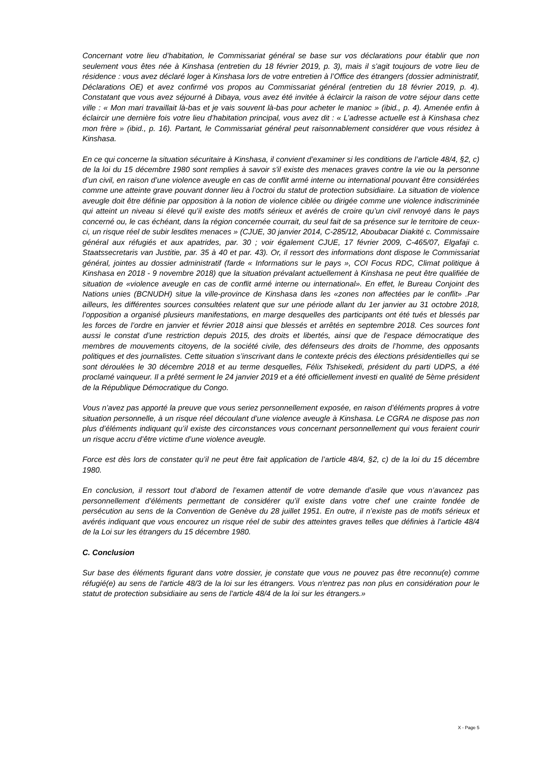Concernant votre lieu d’habitation, le Commissariat général se base sur vos déclarations pour établir que non seulement vous êtes née à Kinshasa (entretien du 18 février 2019, p. 3), mais il s'agit toujours de votre lieu de résidence : vous avez déclaré loger à Kinshasa lors de votre entretien à l’Office des étrangers (dossier administratif, Déclarations OE) et avez confirmé vos propos au Commissariat général (entretien du 18 février 2019, p. 4). Constatant que vous avez séjourné à Dibaya, vous avez été invitée à éclaircir la raison de votre séjour dans cette ville : « Mon mari travaillait là-bas et je vais souvent là-bas pour acheter le manioc » (ibid., p. 4). Amenée enfin à éclaircir une dernière fois votre lieu d’habitation principal, vous avez dit : « L’adresse actuelle est à Kinshasa chez mon frère » (ibid., p. 16). Partant, le Commissariat général peut raisonnablement considérer que vous résidez à Kinshasa.
En ce qui concerne la situation sécuritaire à Kinshasa, il convient d’examiner si les conditions de l’article 48/4, §2, c) de la loi du 15 décembre 1980 sont remplies à savoir s'il existe des menaces graves contre la vie ou la personne d’un civil, en raison d’une violence aveugle en cas de conflit armé interne ou international pouvant être considérées comme une atteinte grave pouvant donner lieu à l’octroi du statut de protection subsidiaire. La situation de violence aveugle doit être définie par opposition à la notion de violence ciblée ou dirigée comme une violence indiscriminée qui atteint un niveau si élevé qu’il existe des motifs sérieux et avérés de croire qu’un civil renvoyé dans le pays concerné ou, le cas échéant, dans la région concernée courrait, du seul fait de sa présence sur le territoire de ceux-ci, un risque réel de subir lesdites menaces » (CJUE, 30 janvier 2014, C-285/12, Aboubacar Diakité c. Commissaire général aux réfugiés et aux apatrides, par. 30 ; voir également CJUE, 17 février 2009, C-465/07, Elgafaji c. Staatssecretaris van Justitie, par. 35 à 40 et par. 43). Or, il ressort des informations dont dispose le Commissariat général, jointes au dossier administratif (farde « Informations sur le pays », COI Focus RDC, Climat politique à Kinshasa en 2018 - 9 novembre 2018) que la situation prévalant actuellement à Kinshasa ne peut être qualifiée de situation de «violence aveugle en cas de conflit armé interne ou international». En effet, le Bureau Conjoint des Nations unies (BCNUDH) situe la ville-province de Kinshasa dans les «zones non affectées par le conflit» .Par ailleurs, les différentes sources consultées relatent que sur une période allant du 1er janvier au 31 octobre 2018, l’opposition a organisé plusieurs manifestations, en marge desquelles des participants ont été tués et blessés par les forces de l’ordre en janvier et février 2018 ainsi que blessés et arrêtés en septembre 2018. Ces sources font aussi le constat d’une restriction depuis 2015, des droits et libertés, ainsi que de l’espace démocratique des membres de mouvements citoyens, de la société civile, des défenseurs des droits de l’homme, des opposants politiques et des journalistes. Cette situation s’inscrivant dans le contexte précis des élections présidentielles qui se sont déroulées le 30 décembre 2018 et au terme desquelles, Félix Tshisekedi, président du parti UDPS, a été proclamé vainqueur. Il a prêté serment le 24 janvier 2019 et a été officiellement investi en qualité de 5ème président de la République Démocratique du Congo.
Vous n’avez pas apporté la preuve que vous seriez personnellement exposée, en raison d’éléments propres à votre situation personnelle, à un risque réel découlant d’une violence aveugle à Kinshasa. Le CGRA ne dispose pas non plus d’éléments indiquant qu’il existe des circonstances vous concernant personnellement qui vous feraient courir un risque accru d’être victime d’une violence aveugle.
Force est dès lors de constater qu’il ne peut être fait application de l’article 48/4, §2, c) de la loi du 15 décembre 1980.
En conclusion, il ressort tout d’abord de l’examen attentif de votre demande d’asile que vous n’avancez pas personnellement d’éléments permettant de considérer qu’il existe dans votre chef une crainte fondée de persécution au sens de la Convention de Genève du 28 juillet 1951. En outre, il n’existe pas de motifs sérieux et avérés indiquant que vous encourez un risque réel de subir des atteintes graves telles que définies à l’article 48/4 de la Loi sur les étrangers du 15 décembre 1980.
C. Conclusion
Sur base des éléments figurant dans votre dossier, je constate que vous ne pouvez pas être reconnu(e) comme réfugié(e) au sens de l'article 48/3 de la loi sur les étrangers. Vous n'entrez pas non plus en considération pour le statut de protection subsidiaire au sens de l'article 48/4 de la loi sur les étrangers.»
X - Page 5